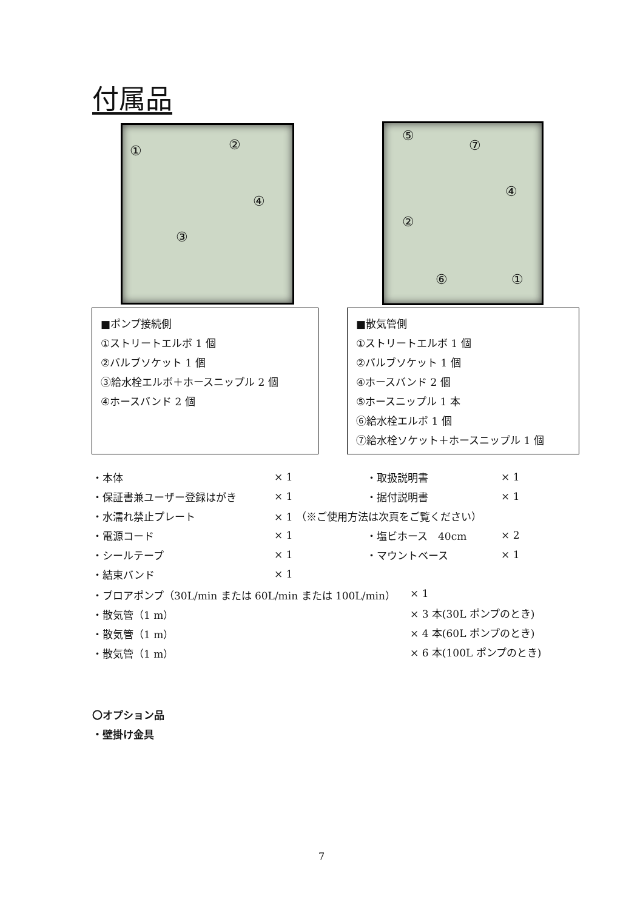付属品
① ②
④
③
⑤
⑦
④
②
⑥ ①
■ポンプ接続側
①ストリートエルボ 1 個
②バルブソケット 1 個
③給水栓エルボ＋ホースニップル 2 個
④ホースバンド 2 個
■散気管側
①ストリートエルボ 1 個
②バルブソケット 1 個
④ホースバンド 2 個
⑤ホースニップル 1 本
⑥給水栓エルボ 1 個
⑦給水栓ソケット＋ホースニップル 1 個
・本体 × 1 ・取扱説明書 × 1
・保証書兼ユーザー登録はがき × 1 ・据付説明書 × 1
・水濡れ禁止プレート × 1 （※ご使用方法は次頁をご覧ください）
・電源コード × 1 ・塩ビホース　40cm × 2
・シールテープ × 1 ・マウントベース × 1
・結束バンド × 1
・ブロアポンプ（30L/min または 60L/min または 100L/min） × 1
・散気管（1 m） × 3 本(30L ポンプのとき)
・散気管（1 m） × 4 本(60L ポンプのとき)
・散気管（1 m） × 6 本(100L ポンプのとき)
〇オプション品
・壁掛け金具
7